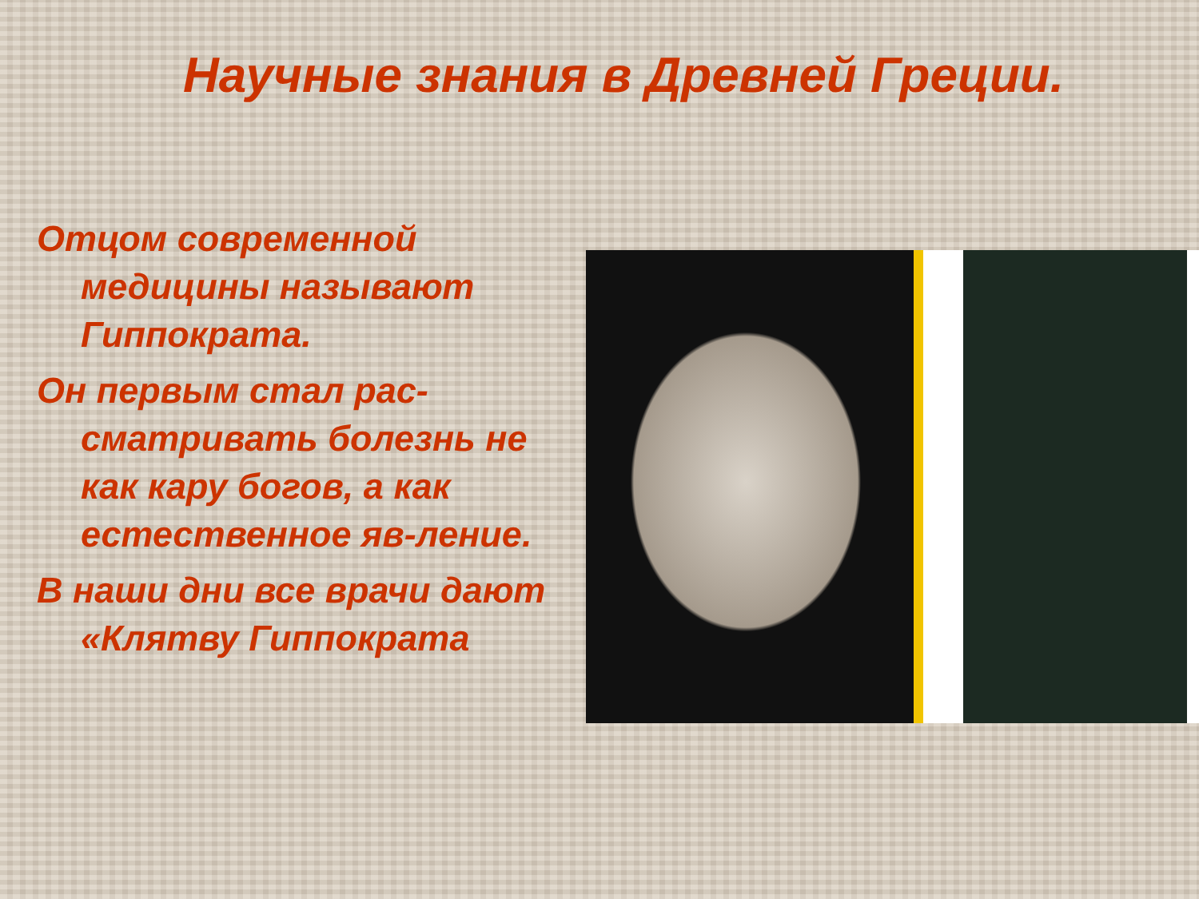Научные знания в Древней Греции.
Отцом современной медицины называют Гиппократа.
Он первым стал рас-сматривать болезнь не как кару богов, а как естественное яв-ление.
В наши дни все врачи дают «Клятву Гиппократа